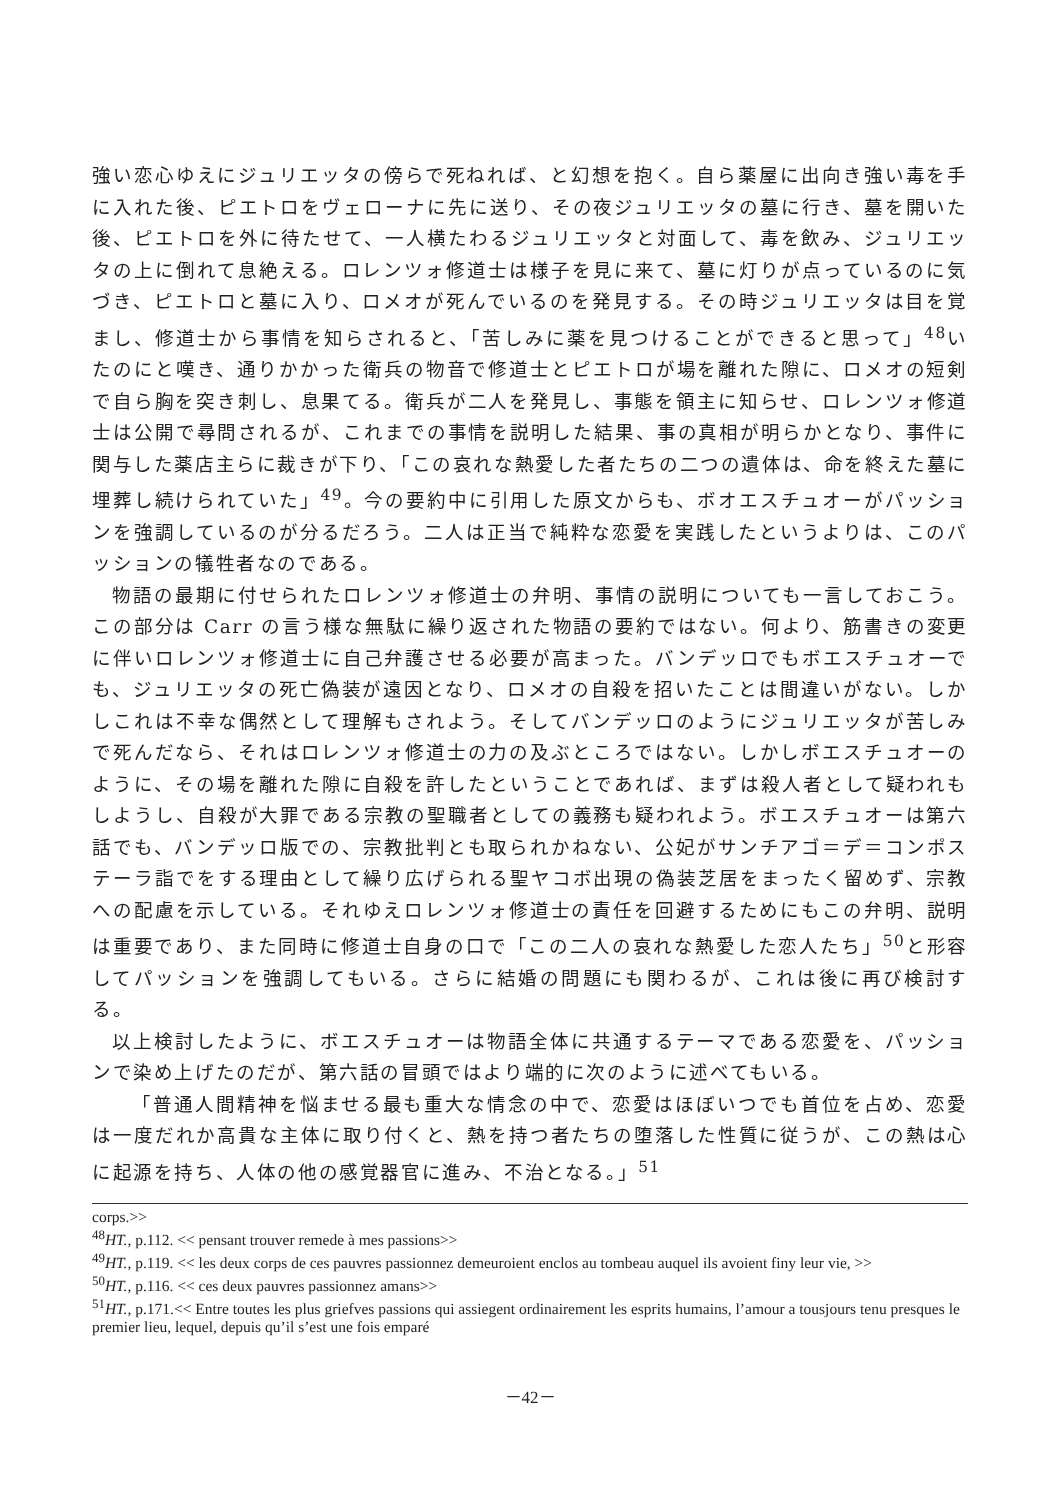強い恋心ゆえにジュリエッタの傍らで死ねれば、と幻想を抱く。自ら薬屋に出向き強い毒を手に入れた後、ピエトロをヴェローナに先に送り、その夜ジュリエッタの墓に行き、墓を開いた後、ピエトロを外に待たせて、一人横たわるジュリエッタと対面して、毒を飲み、ジュリエッタの上に倒れて息絶える。ロレンツォ修道士は様子を見に来て、墓に灯りが点っているのに気づき、ピエトロと墓に入り、ロメオが死んでいるのを発見する。その時ジュリエッタは目を覚まし、修道士から事情を知らされると、「苦しみに薬を見つけることができると思って」<sup>48</sup>いたのにと嘆き、通りかかった衛兵の物音で修道士とピエトロが場を離れた隙に、ロメオの短剣で自ら胸を突き刺し、息果てる。衛兵が二人を発見し、事態を領主に知らせ、ロレンツォ修道士は公開で尋問されるが、これまでの事情を説明した結果、事の真相が明らかとなり、事件に関与した薬店主らに裁きが下り、「この哀れな熱愛した者たちの二つの遺体は、命を終えた墓に埋葬し続けられていた」<sup>49</sup>。今の要約中に引用した原文からも、ボオエスチュオーがパッションを強調しているのが分るだろう。二人は正当で純粋な恋愛を実践したというよりは、このパッションの犠牲者なのである。
物語の最期に付せられたロレンツォ修道士の弁明、事情の説明についても一言しておこう。この部分は Carr の言う様な無駄に繰り返された物語の要約ではない。何より、筋書きの変更に伴いロレンツォ修道士に自己弁護させる必要が高まった。バンデッロでもボエスチュオーでも、ジュリエッタの死亡偽装が遠因となり、ロメオの自殺を招いたことは間違いがない。しかしこれは不幸な偶然として理解もされよう。そしてバンデッロのようにジュリエッタが苦しみで死んだなら、それはロレンツォ修道士の力の及ぶところではない。しかしボエスチュオーのように、その場を離れた隙に自殺を許したということであれば、まずは殺人者として疑われもしようし、自殺が大罪である宗教の聖職者としての義務も疑われよう。ボエスチュオーは第六話でも、バンデッロ版での、宗教批判とも取られかねない、公妃がサンチアゴ＝デ＝コンポステーラ詣でをする理由として繰り広げられる聖ヤコボ出現の偽装芝居をまったく留めず、宗教への配慮を示している。それゆえロレンツォ修道士の責任を回避するためにもこの弁明、説明は重要であり、また同時に修道士自身の口で「この二人の哀れな熱愛した恋人たち」<sup>50</sup>と形容してパッションを強調してもいる。さらに結婚の問題にも関わるが、これは後に再び検討する。
以上検討したように、ボエスチュオーは物語全体に共通するテーマである恋愛を、パッションで染め上げたのだが、第六話の冒頭ではより端的に次のように述べてもいる。
「普通人間精神を悩ませる最も重大な情念の中で、恋愛はほぼいつでも首位を占め、恋愛は一度だれか高貴な主体に取り付くと、熱を持つ者たちの堕落した性質に従うが、この熱は心に起源を持ち、人体の他の感覚器官に進み、不治となる。」<sup>51</sup>
corps.>>
<sup>48</sup>HT., p.112. << pensant trouver remede à mes passions>>
<sup>49</sup>HT., p.119. << les deux corps de ces pauvres passionnez demeuroient enclos au tombeau auquel ils avoient finy leur vie, >>
<sup>50</sup>HT., p.116. << ces deux pauvres passionnez amans>>
<sup>51</sup>HT., p.171.<< Entre toutes les plus griefves passions qui assiegent ordinairement les esprits humains, l’amour a tousjours tenu presques le premier lieu, lequel, depuis qu’il s’est une fois emparé
－42－